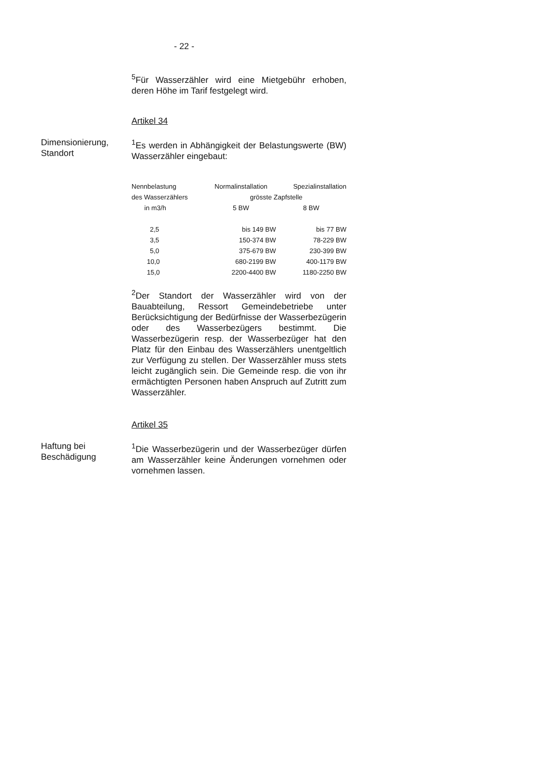- 22 -
<sup>5</sup> Für Wasserzähler wird eine Mietgebühr erhoben, deren Höhe im Tarif festgelegt wird.
Artikel 34
Dimensionierung, Standort
<sup>1</sup> Es werden in Abhängigkeit der Belastungswerte (BW) Wasserzähler eingebaut:
| Nennbelastung | Normalinstallation | Spezialinstallation |
| des Wasserzählers | grösste Zapfstelle | |
| in m3/h | 5 BW | 8 BW |
| 2,5 | bis 149 BW | bis 77 BW |
| 3,5 | 150-374 BW | 78-229 BW |
| 5,0 | 375-679 BW | 230-399 BW |
| 10,0 | 680-2199 BW | 400-1179 BW |
| 15,0 | 2200-4400 BW | 1180-2250 BW |
<sup>2</sup> Der Standort der Wasserzähler wird von der Bauabteilung, Ressort Gemeindebetriebe unter Berücksichtigung der Bedürfnisse der Wasserbezügerin oder des Wasserbezügers bestimmt. Die Wasserbezügerin resp. der Wasserbezüger hat den Platz für den Einbau des Wasserzählers unentgeltlich zur Verfügung zu stellen. Der Wasserzähler muss stets leicht zugänglich sein. Die Gemeinde resp. die von ihr ermächtigten Personen haben Anspruch auf Zutritt zum Wasserzähler.
Artikel 35
Haftung bei Beschädigung
<sup>1</sup> Die Wasserbezügerin und der Wasserbezüger dürfen am Wasserzähler keine Änderungen vornehmen oder vornehmen lassen.